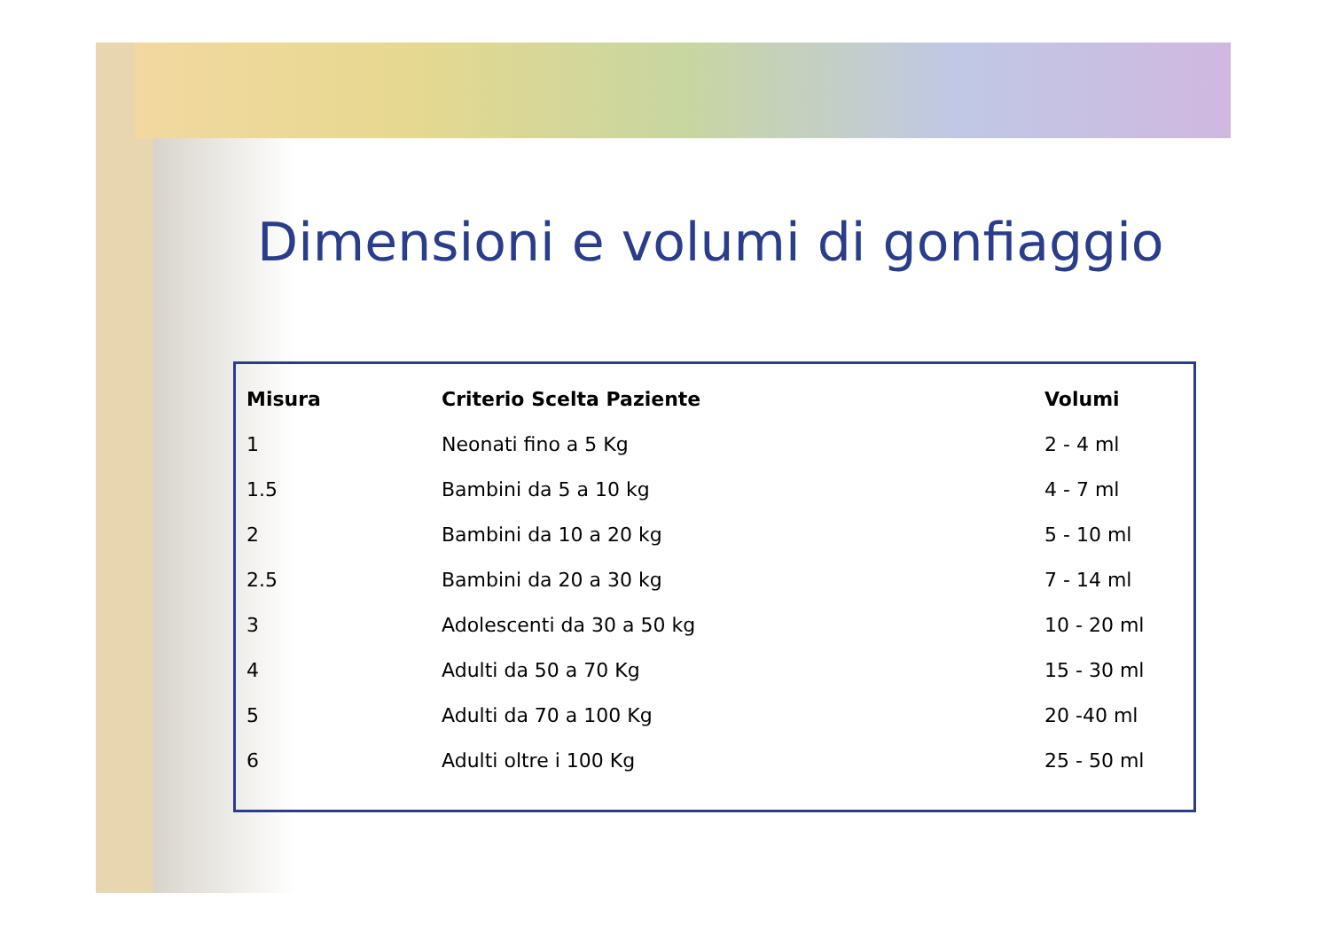Dimensioni e volumi di gonfiaggio
| Misura | Criterio Scelta Paziente | Volumi |
| --- | --- | --- |
| 1 | Neonati fino a 5 Kg | 2 - 4 ml |
| 1.5 | Bambini da 5 a 10 kg | 4 - 7 ml |
| 2 | Bambini da 10 a 20 kg | 5 - 10 ml |
| 2.5 | Bambini da 20 a 30 kg | 7 - 14 ml |
| 3 | Adolescenti da 30 a 50 kg | 10 - 20 ml |
| 4 | Adulti da 50 a 70 Kg | 15 - 30 ml |
| 5 | Adulti da 70 a 100 Kg | 20 -40 ml |
| 6 | Adulti oltre i 100 Kg | 25 - 50 ml |